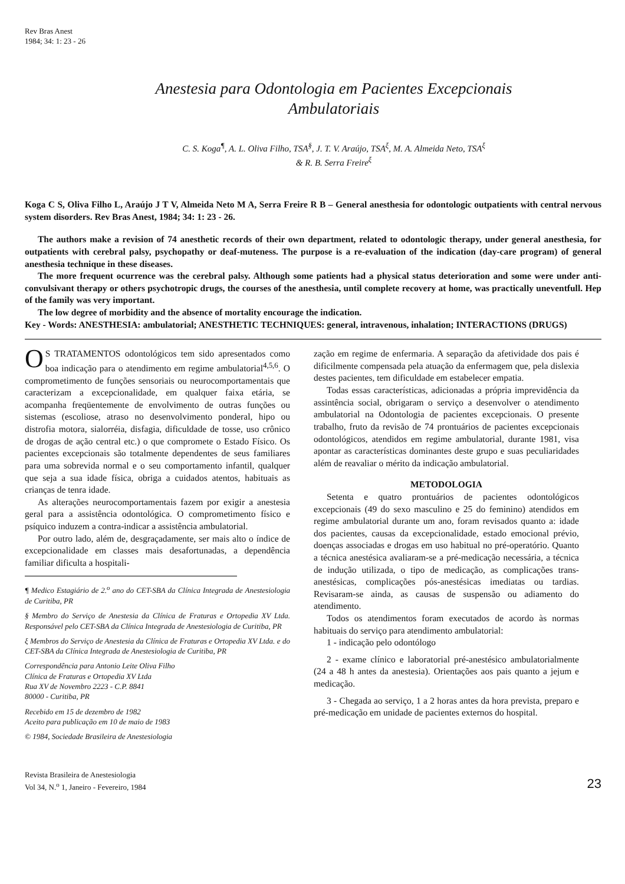Rev Bras Anest
1984; 34: 1: 23 - 26
Anestesia para Odontologia em Pacientes Excepcionais
Ambulatoriais
C. S. Koga<sup>¶</sup>, A. L. Oliva Filho, TSA<sup>§</sup>, J. T. V. Araújo, TSA<sup>ξ</sup>, M. A. Almeida Neto, TSA<sup>ξ</sup>
& R. B. Serra Freire<sup>ξ</sup>
Koga C S, Oliva Filho L, Araújo J T V, Almeida Neto M A, Serra Freire R B – General anesthesia for odontologic outpatients with central nervous system disorders. Rev Bras Anest, 1984; 34: 1: 23 - 26.
The authors make a revision of 74 anesthetic records of their own department, related to odontologic therapy, under general anesthesia, for outpatients with cerebral palsy, psychopathy or deaf-muteness. The purpose is a re-evaluation of the indication (day-care program) of general anesthesia technique in these diseases.
The more frequent ocurrence was the cerebral palsy. Although some patients had a physical status deterioration and some were under anti-convulsivant therapy or others psychotropic drugs, the courses of the anesthesia, until complete recovery at home, was practically uneventfull. Hep of the family was very important.
The low degree of morbidity and the absence of mortality encourage the indication.
Key - Words: ANESTHESIA: ambulatorial; ANESTHETIC TECHNIQUES: general, intravenous, inhalation; INTERACTIONS (DRUGS)
OS TRATAMENTOS odontológicos tem sido apresentados como boa indicação para o atendimento em regime ambulatorial<sup>4,5,6</sup>. O comprometimento de funções sensoriais ou neurocomportamentais que caracterizam a excepcionalidade, em qualquer faixa etária, se acompanha freqüentemente de envolvimento de outras funções ou sistemas (escoliose, atraso no desenvolvimento ponderal, hipo ou distrofia motora, sialorréia, disfagia, dificuldade de tosse, uso crônico de drogas de ação central etc.) o que compromete o Estado Físico. Os pacientes excepcionais são totalmente dependentes de seus familiares para uma sobrevida normal e o seu comportamento infantil, qualquer que seja a sua idade física, obriga a cuidados atentos, habituais as crianças de tenra idade.
As alterações neurocomportamentais fazem por exigir a anestesia geral para a assistência odontológica. O comprometimento físico e psíquico induzem a contra-indicar a assistência ambulatorial.
Por outro lado, além de, desgraçadamente, ser mais alto o índice de excepcionalidade em classes mais desafortunadas, a dependência familiar dificulta a hospitali-
¶ Medico Estagiário de 2.<sup>o</sup> ano do CET-SBA da Clínica Integrada de Anestesiologia de Curitiba, PR
§ Membro do Serviço de Anestesia da Clínica de Fraturas e Ortopedia XV Ltda. Responsável pelo CET-SBA da Clínica Integrada de Anestesiologia de Curitiba, PR
ξ Membros do Serviço de Anestesia da Clínica de Fraturas e Ortopedia XV Ltda. e do CET-SBA da Clínica Integrada de Anestesiologia de Curitiba, PR
Correspondência para Antonio Leite Oliva Filho
Clínica de Fraturas e Ortopedia XV Ltda
Rua XV de Novembro 2223 - C.P. 8841
80000 - Curitiba, PR
Recebido em 15 de dezembro de 1982
Aceito para publicação em 10 de maio de 1983
© 1984, Sociedade Brasileira de Anestesiologia
zação em regime de enfermaria. A separação da afetividade dos pais é dificilmente compensada pela atuação da enfermagem que, pela dislexia destes pacientes, tem dificuldade em estabelecer empatia.
Todas essas características, adicionadas a própria imprevidência da assintência social, obrigaram o serviço a desenvolver o atendimento ambulatorial na Odontologia de pacientes excepcionais. O presente trabalho, fruto da revisão de 74 prontuários de pacientes excepcionais odontológicos, atendidos em regime ambulatorial, durante 1981, visa apontar as características dominantes deste grupo e suas peculiaridades além de reavaliar o mérito da indicação ambulatorial.
METODOLOGIA
Setenta e quatro prontuários de pacientes odontológicos excepcionais (49 do sexo masculino e 25 do feminino) atendidos em regime ambulatorial durante um ano, foram revisados quanto a: idade dos pacientes, causas da excepcionalidade, estado emocional prévio, doenças associadas e drogas em uso habitual no pré-operatório. Quanto a técnica anestésica avaliaram-se a pré-medicação necessária, a técnica de indução utilizada, o tipo de medicação, as complicações trans-anestésicas, complicações pós-anestésicas imediatas ou tardias. Revisaram-se ainda, as causas de suspensão ou adiamento do atendimento.
Todos os atendimentos foram executados de acordo às normas habituais do serviço para atendimento ambulatorial:
1 - indicação pelo odontólogo
2 - exame clínico e laboratorial pré-anestésico ambulatorialmente (24 a 48 h antes da anestesia). Orientações aos pais quanto a jejum e medicação.
3 - Chegada ao serviço, 1 a 2 horas antes da hora prevista, preparo e pré-medicação em unidade de pacientes externos do hospital.
Revista Brasileira de Anestesiologia
Vol 34, N.<sup>o</sup> 1, Janeiro - Fevereiro, 1984
23